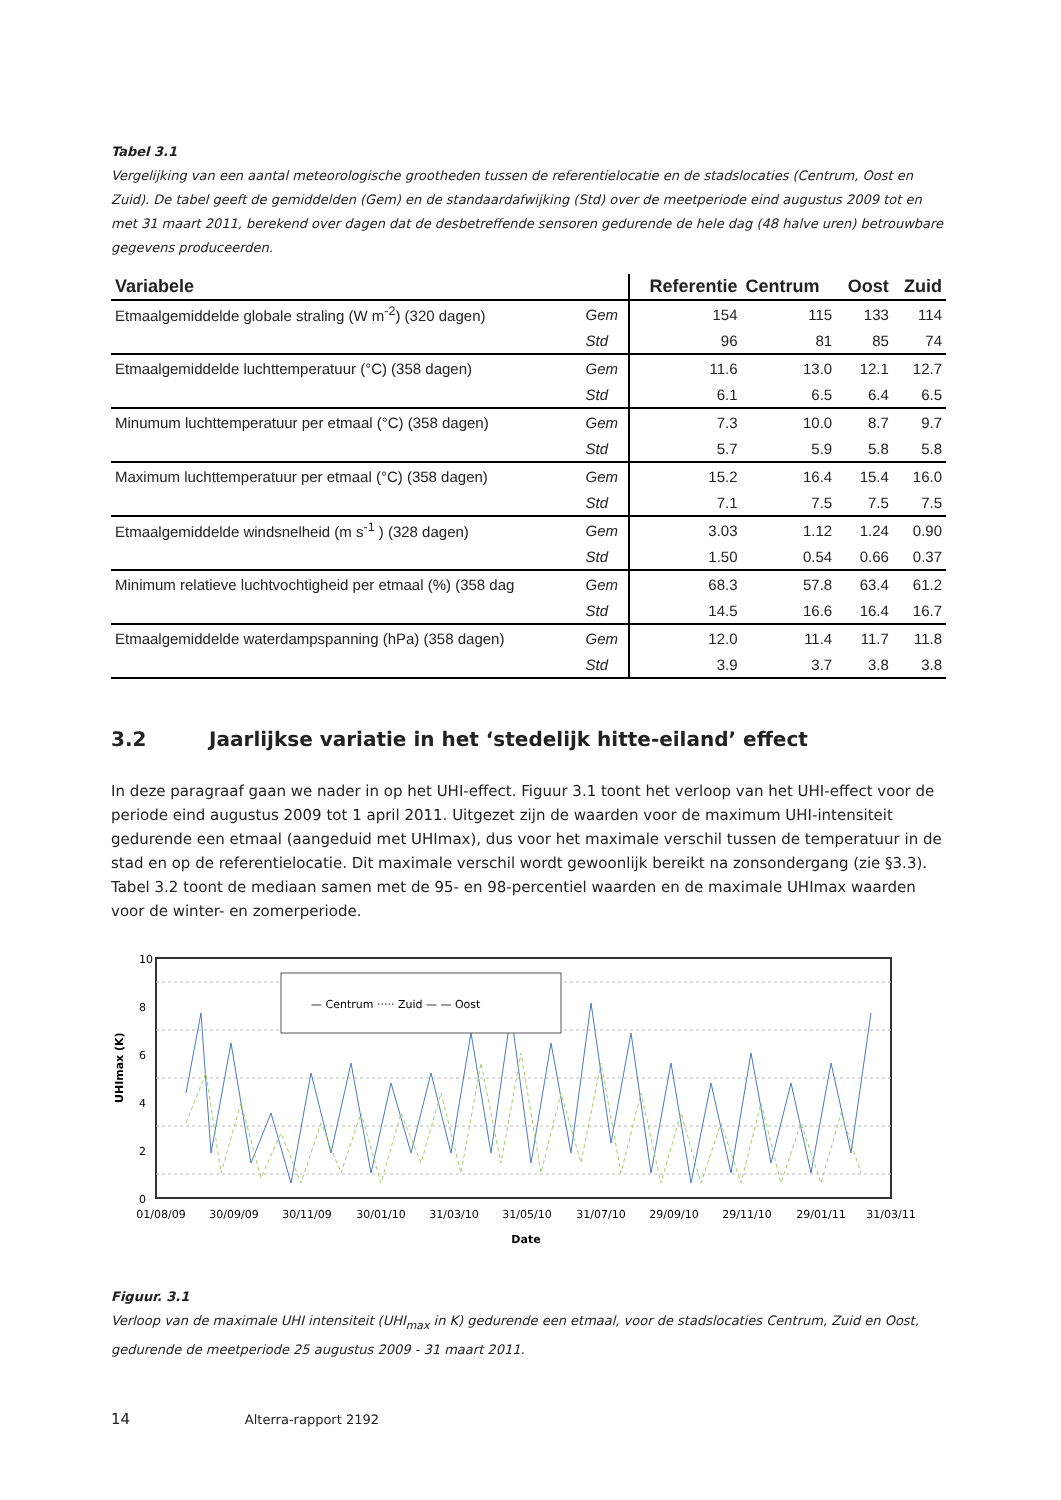Tabel 3.1
Vergelijking van een aantal meteorologische grootheden tussen de referentielocatie en de stadslocaties (Centrum, Oost en Zuid). De tabel geeft de gemiddelden (Gem) en de standaardafwijking (Std) over de meetperiode eind augustus 2009 tot en met 31 maart 2011, berekend over dagen dat de desbetreffende sensoren gedurende de hele dag (48 halve uren) betrouwbare gegevens produceerden.
| Variabele | | Referentie | Centrum | Oost | Zuid |
| --- | --- | --- | --- | --- | --- |
| Etmaalgemiddelde globale straling (W m<sup>-2</sup>) (320 dagen) | Gem | 154 | 115 | 133 | 114 |
| | Std | 96 | 81 | 85 | 74 |
| Etmaalgemiddelde luchttemperatuur (°C) (358 dagen) | Gem | 11.6 | 13.0 | 12.1 | 12.7 |
| | Std | 6.1 | 6.5 | 6.4 | 6.5 |
| Minumum luchttemperatuur per etmaal (°C) (358 dagen) | Gem | 7.3 | 10.0 | 8.7 | 9.7 |
| | Std | 5.7 | 5.9 | 5.8 | 5.8 |
| Maximum luchttemperatuur per etmaal (°C) (358 dagen) | Gem | 15.2 | 16.4 | 15.4 | 16.0 |
| | Std | 7.1 | 7.5 | 7.5 | 7.5 |
| Etmaalgemiddelde windsnelheid (m s<sup>-1</sup> ) (328 dagen) | Gem | 3.03 | 1.12 | 1.24 | 0.90 |
| | Std | 1.50 | 0.54 | 0.66 | 0.37 |
| Minimum relatieve luchtvochtigheid per etmaal (%) (358 dag | Gem | 68.3 | 57.8 | 63.4 | 61.2 |
| | Std | 14.5 | 16.6 | 16.4 | 16.7 |
| Etmaalgemiddelde waterdampspanning (hPa) (358 dagen) | Gem | 12.0 | 11.4 | 11.7 | 11.8 |
| | Std | 3.9 | 3.7 | 3.8 | 3.8 |
3.2 Jaarlijkse variatie in het ‘stedelijk hitte-eiland’ effect
In deze paragraaf gaan we nader in op het UHI-effect. Figuur 3.1 toont het verloop van het UHI-effect voor de periode eind augustus 2009 tot 1 april 2011. Uitgezet zijn de waarden voor de maximum UHI-intensiteit gedurende een etmaal (aangeduid met UHImax), dus voor het maximale verschil tussen de temperatuur in de stad en op de referentielocatie. Dit maximale verschil wordt gewoonlijk bereikt na zonsondergang (zie §3.3). Tabel 3.2 toont de mediaan samen met de 95- en 98-percentiel waarden en de maximale UHImax waarden voor de winter- en zomerperiode.
10
8
6
4
2
0
UHImax (K)
— Centrum ····· Zuid — — Oost
01/08/09
30/09/09
30/11/09
30/01/10
31/03/10
31/05/10
31/07/10
29/09/10
29/11/10
29/01/11
31/03/11
Date
Figuur. 3.1
Verloop van de maximale UHI intensiteit (UHI<sub>max</sub> in K) gedurende een etmaal, voor de stadslocaties Centrum, Zuid en Oost, gedurende de meetperiode 25 augustus 2009 - 31 maart 2011.
14 Alterra-rapport 2192